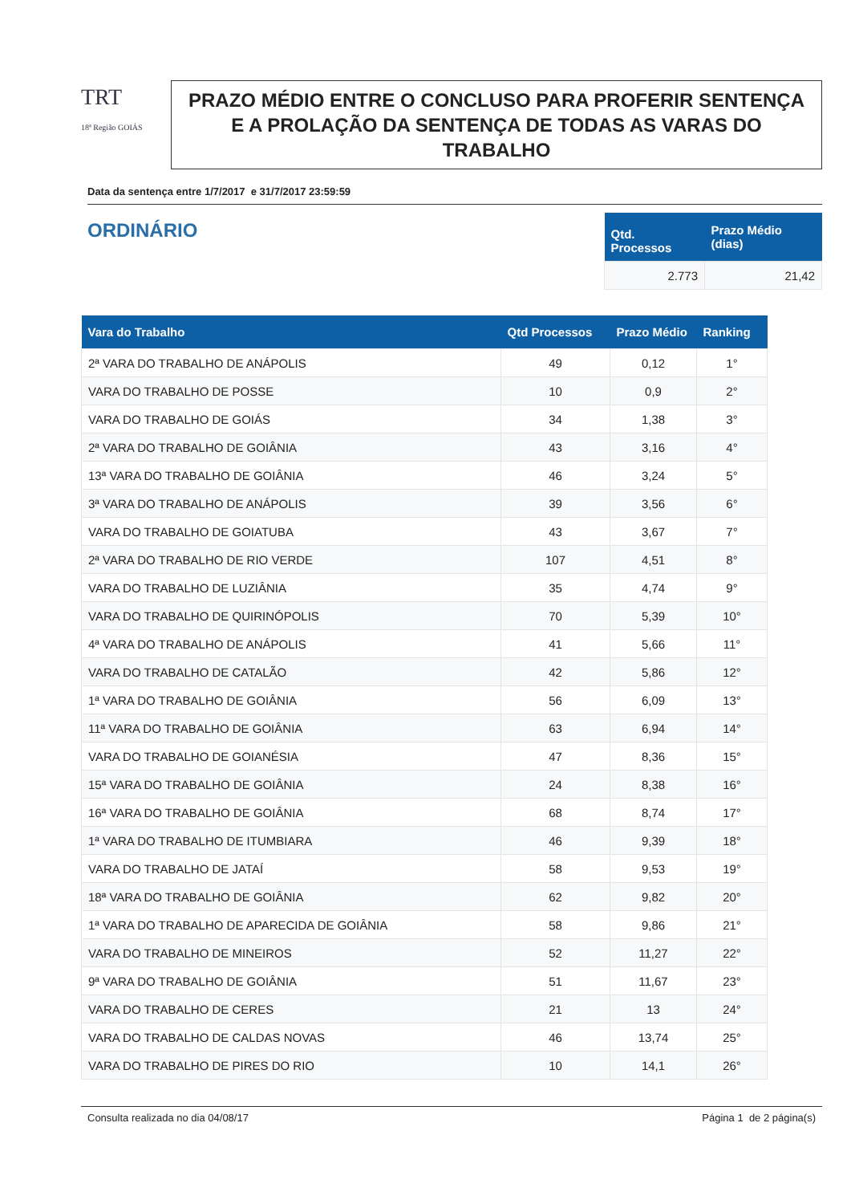TRT
18ª Região GOIÁS
PRAZO MÉDIO ENTRE O CONCLUSO PARA PROFERIR SENTENÇA E A PROLAÇÃO DA SENTENÇA DE TODAS AS VARAS DO TRABALHO
Data da sentença entre 1/7/2017 e 31/7/2017 23:59:59
ORDINÁRIO
| Qtd. Processos | Prazo Médio (dias) |
| --- | --- |
| 2.773 | 21,42 |
| Vara do Trabalho | Qtd Processos | Prazo Médio | Ranking |
| --- | --- | --- | --- |
| 2ª VARA DO TRABALHO DE ANÁPOLIS | 49 | 0,12 | 1° |
| VARA DO TRABALHO DE POSSE | 10 | 0,9 | 2° |
| VARA DO TRABALHO DE GOIÁS | 34 | 1,38 | 3° |
| 2ª VARA DO TRABALHO DE GOIÂNIA | 43 | 3,16 | 4° |
| 13ª VARA DO TRABALHO DE GOIÂNIA | 46 | 3,24 | 5° |
| 3ª VARA DO TRABALHO DE ANÁPOLIS | 39 | 3,56 | 6° |
| VARA DO TRABALHO DE GOIATUBA | 43 | 3,67 | 7° |
| 2ª VARA DO TRABALHO DE RIO VERDE | 107 | 4,51 | 8° |
| VARA DO TRABALHO DE LUZIÂNIA | 35 | 4,74 | 9° |
| VARA DO TRABALHO DE QUIRINÓPOLIS | 70 | 5,39 | 10° |
| 4ª VARA DO TRABALHO DE ANÁPOLIS | 41 | 5,66 | 11° |
| VARA DO TRABALHO DE CATALÃO | 42 | 5,86 | 12° |
| 1ª VARA DO TRABALHO DE GOIÂNIA | 56 | 6,09 | 13° |
| 11ª VARA DO TRABALHO DE GOIÂNIA | 63 | 6,94 | 14° |
| VARA DO TRABALHO DE GOIANÉSIA | 47 | 8,36 | 15° |
| 15ª VARA DO TRABALHO DE GOIÂNIA | 24 | 8,38 | 16° |
| 16ª VARA DO TRABALHO DE GOIÂNIA | 68 | 8,74 | 17° |
| 1ª VARA DO TRABALHO DE ITUMBIARA | 46 | 9,39 | 18° |
| VARA DO TRABALHO DE JATAÍ | 58 | 9,53 | 19° |
| 18ª VARA DO TRABALHO DE GOIÂNIA | 62 | 9,82 | 20° |
| 1ª VARA DO TRABALHO DE APARECIDA DE GOIÂNIA | 58 | 9,86 | 21° |
| VARA DO TRABALHO DE MINEIROS | 52 | 11,27 | 22° |
| 9ª VARA DO TRABALHO DE GOIÂNIA | 51 | 11,67 | 23° |
| VARA DO TRABALHO DE CERES | 21 | 13 | 24° |
| VARA DO TRABALHO DE CALDAS NOVAS | 46 | 13,74 | 25° |
| VARA DO TRABALHO DE PIRES DO RIO | 10 | 14,1 | 26° |
Consulta realizada no dia 04/08/17 Página 1 de 2 página(s)